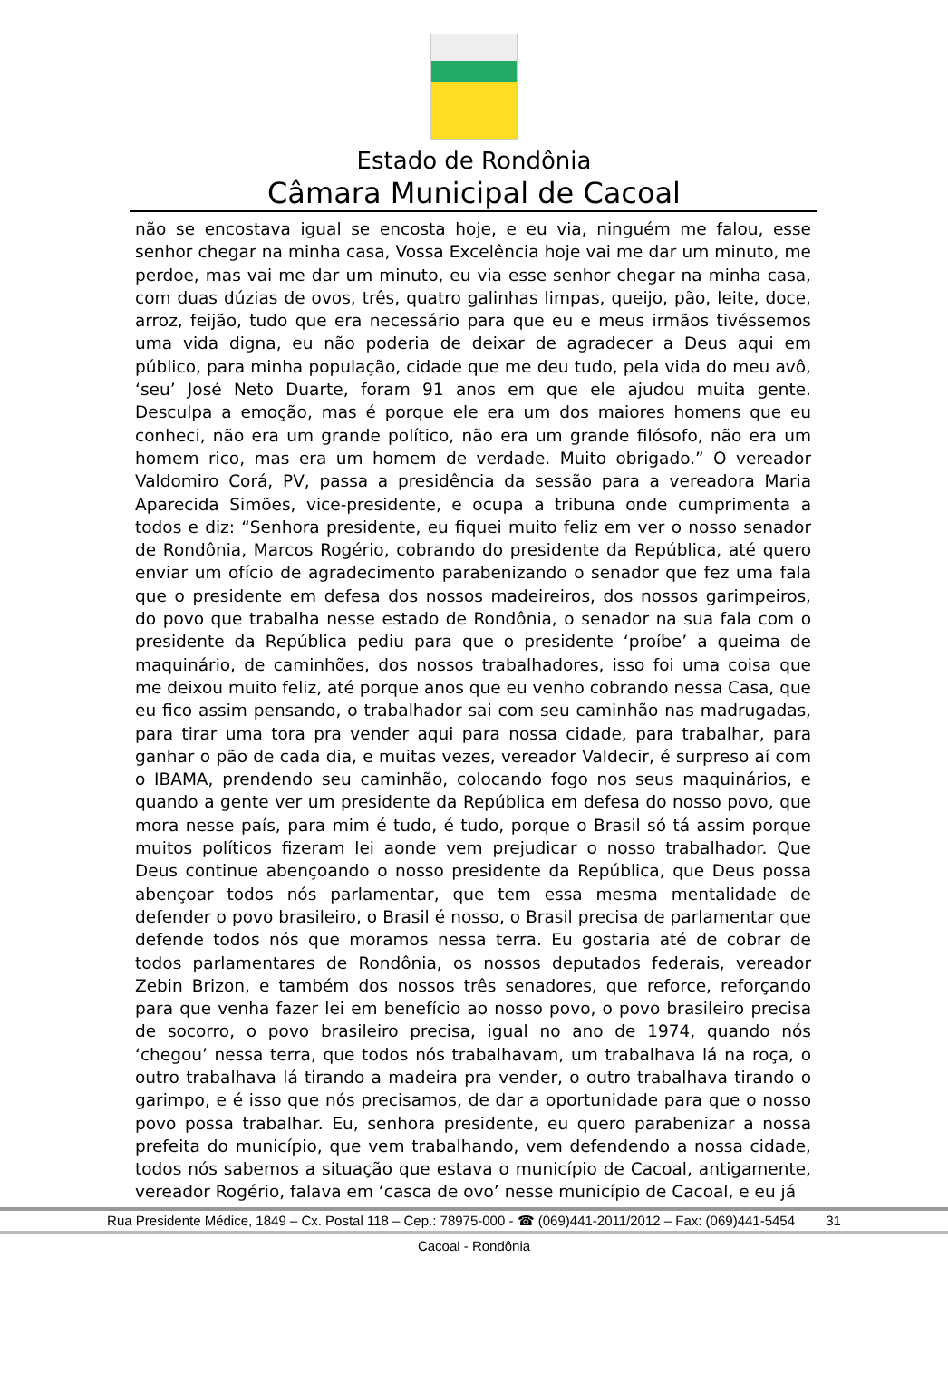Estado de Rondônia
Câmara Municipal de Cacoal
não se encostava igual se encosta hoje, e eu via, ninguém me falou, esse senhor chegar na minha casa, Vossa Excelência hoje vai me dar um minuto, me perdoe, mas vai me dar um minuto, eu via esse senhor chegar na minha casa, com duas dúzias de ovos, três, quatro galinhas limpas, queijo, pão, leite, doce, arroz, feijão, tudo que era necessário para que eu e meus irmãos tivéssemos uma vida digna, eu não poderia de deixar de agradecer a Deus aqui em público, para minha população, cidade que me deu tudo, pela vida do meu avô, ‘seu’ José Neto Duarte, foram 91 anos em que ele ajudou muita gente. Desculpa a emoção, mas é porque ele era um dos maiores homens que eu conheci, não era um grande político, não era um grande filósofo, não era um homem rico, mas era um homem de verdade. Muito obrigado.” O vereador Valdomiro Corá, PV, passa a presidência da sessão para a vereadora Maria Aparecida Simões, vice-presidente, e ocupa a tribuna onde cumprimenta a todos e diz: “Senhora presidente, eu fiquei muito feliz em ver o nosso senador de Rondônia, Marcos Rogério, cobrando do presidente da República, até quero enviar um ofício de agradecimento parabenizando o senador que fez uma fala que o presidente em defesa dos nossos madeireiros, dos nossos garimpeiros, do povo que trabalha nesse estado de Rondônia, o senador na sua fala com o presidente da República pediu para que o presidente ‘proíbe’ a queima de maquinário, de caminhões, dos nossos trabalhadores, isso foi uma coisa que me deixou muito feliz, até porque anos que eu venho cobrando nessa Casa, que eu fico assim pensando, o trabalhador sai com seu caminhão nas madrugadas, para tirar uma tora pra vender aqui para nossa cidade, para trabalhar, para ganhar o pão de cada dia, e muitas vezes, vereador Valdecir, é surpreso aí com o IBAMA, prendendo seu caminhão, colocando fogo nos seus maquinários, e quando a gente ver um presidente da República em defesa do nosso povo, que mora nesse país, para mim é tudo, é tudo, porque o Brasil só tá assim porque muitos políticos fizeram lei aonde vem prejudicar o nosso trabalhador. Que Deus continue abençoando o nosso presidente da República, que Deus possa abençoar todos nós parlamentar, que tem essa mesma mentalidade de defender o povo brasileiro, o Brasil é nosso, o Brasil precisa de parlamentar que defende todos nós que moramos nessa terra. Eu gostaria até de cobrar de todos parlamentares de Rondônia, os nossos deputados federais, vereador Zebin Brizon, e também dos nossos três senadores, que reforce, reforçando para que venha fazer lei em benefício ao nosso povo, o povo brasileiro precisa de socorro, o povo brasileiro precisa, igual no ano de 1974, quando nós ‘chegou’ nessa terra, que todos nós trabalhavam, um trabalhava lá na roça, o outro trabalhava lá tirando a madeira pra vender, o outro trabalhava tirando o garimpo, e é isso que nós precisamos, de dar a oportunidade para que o nosso povo possa trabalhar. Eu, senhora presidente, eu quero parabenizar a nossa prefeita do município, que vem trabalhando, vem defendendo a nossa cidade, todos nós sabemos a situação que estava o município de Cacoal, antigamente, vereador Rogério, falava em ‘casca de ovo’ nesse município de Cacoal, e eu já
Rua Presidente Médice, 1849 – Cx. Postal 118 – Cep.: 78975-000 - ☎ (069)441-2011/2012 – Fax: (069)441-5454 31
Cacoal - Rondônia